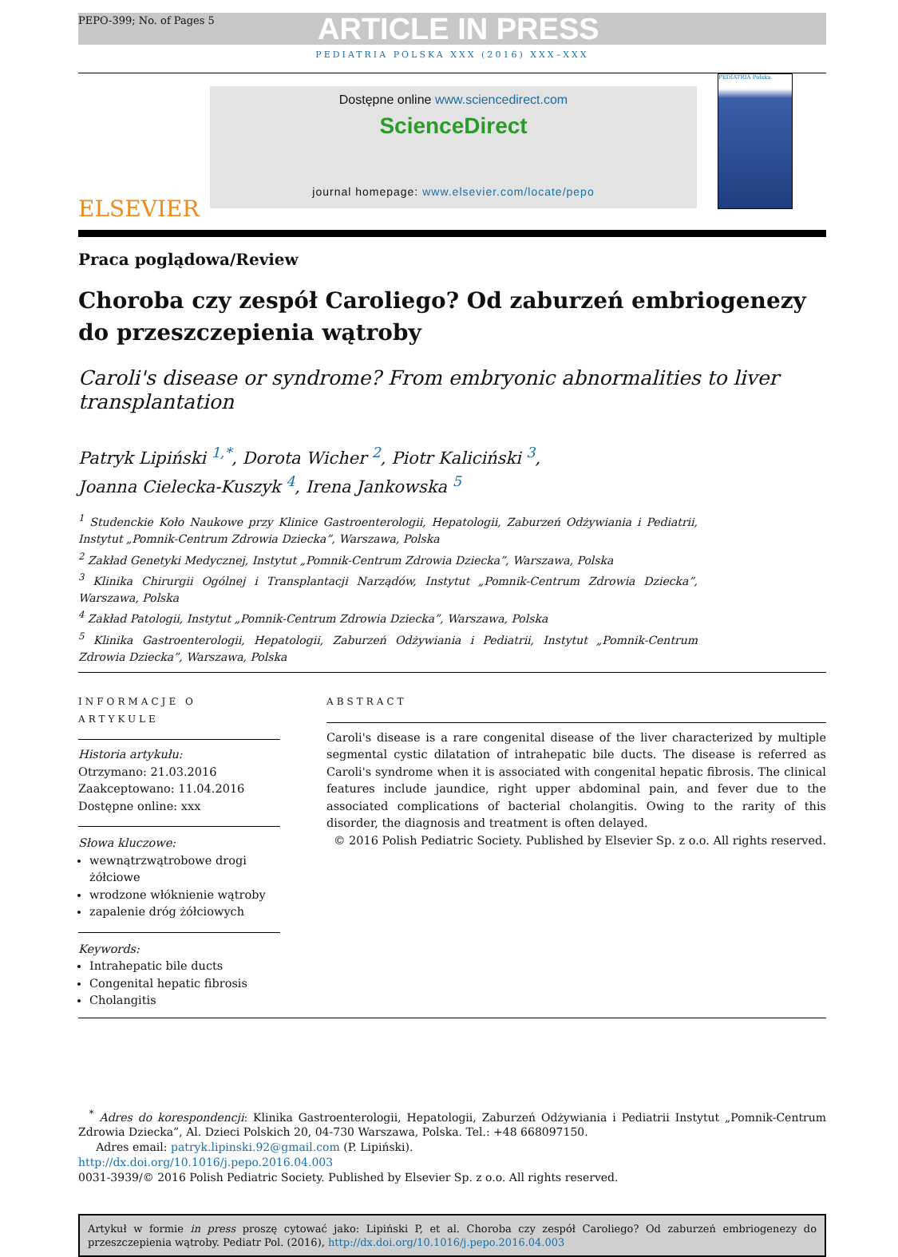PEPO-399; No. of Pages 5
ARTICLE IN PRESS
PEDIATRIA POLSKA XXX (2016) XXX–XXX
ELSEVIER
Dostępne online www.sciencedirect.com
ScienceDirect
journal homepage: www.elsevier.com/locate/pepo
PEDIATRIA Polska
Praca poglądowa/Review
Choroba czy zespół Caroliego? Od zaburzeń embriogenezy do przeszczepienia wątroby
Caroli's disease or syndrome? From embryonic abnormalities to liver transplantation
Patryk Lipiński <sup>1,*</sup>, Dorota Wicher <sup>2</sup>, Piotr Kaliciński <sup>3</sup>,
Joanna Cielecka-Kuszyk <sup>4</sup>, Irena Jankowska <sup>5</sup>
<sup>1</sup> Studenckie Koło Naukowe przy Klinice Gastroenterologii, Hepatologii, Zaburzeń Odżywiania i Pediatrii, Instytut „Pomnik-Centrum Zdrowia Dziecka”, Warszawa, Polska
<sup>2</sup> Zakład Genetyki Medycznej, Instytut „Pomnik-Centrum Zdrowia Dziecka”, Warszawa, Polska
<sup>3</sup> Klinika Chirurgii Ogólnej i Transplantacji Narządów, Instytut „Pomnik-Centrum Zdrowia Dziecka”, Warszawa, Polska
<sup>4</sup> Zakład Patologii, Instytut „Pomnik-Centrum Zdrowia Dziecka”, Warszawa, Polska
<sup>5</sup> Klinika Gastroenterologii, Hepatologii, Zaburzeń Odżywiania i Pediatrii, Instytut „Pomnik-Centrum Zdrowia Dziecka”, Warszawa, Polska
INFORMACJE O ARTYKULE
Historia artykułu:
Otrzymano: 21.03.2016
Zaakceptowano: 11.04.2016
Dostępne online: xxx
Słowa kluczowe:
wewnątrzwątrobowe drogi żółciowe
wrodzone włóknienie wątroby
zapalenie dróg żółciowych
Keywords:
Intrahepatic bile ducts
Congenital hepatic fibrosis
Cholangitis
ABSTRACT
Caroli's disease is a rare congenital disease of the liver characterized by multiple segmental cystic dilatation of intrahepatic bile ducts. The disease is referred as Caroli's syndrome when it is associated with congenital hepatic fibrosis. The clinical features include jaundice, right upper abdominal pain, and fever due to the associated complications of bacterial cholangitis. Owing to the rarity of this disorder, the diagnosis and treatment is often delayed.
© 2016 Polish Pediatric Society. Published by Elsevier Sp. z o.o. All rights reserved.
<sup>*</sup> Adres do korespondencji: Klinika Gastroenterologii, Hepatologii, Zaburzeń Odżywiania i Pediatrii Instytut „Pomnik-Centrum Zdrowia Dziecka”, Al. Dzieci Polskich 20, 04-730 Warszawa, Polska. Tel.: +48 668097150.
Adres email: patryk.lipinski.92@gmail.com (P. Lipiński).
http://dx.doi.org/10.1016/j.pepo.2016.04.003
0031-3939/© 2016 Polish Pediatric Society. Published by Elsevier Sp. z o.o. All rights reserved.
Artykuł w formie in press proszę cytować jako: Lipiński P, et al. Choroba czy zespół Caroliego? Od zaburzeń embriogenezy do przeszczepienia wątroby. Pediatr Pol. (2016), http://dx.doi.org/10.1016/j.pepo.2016.04.003